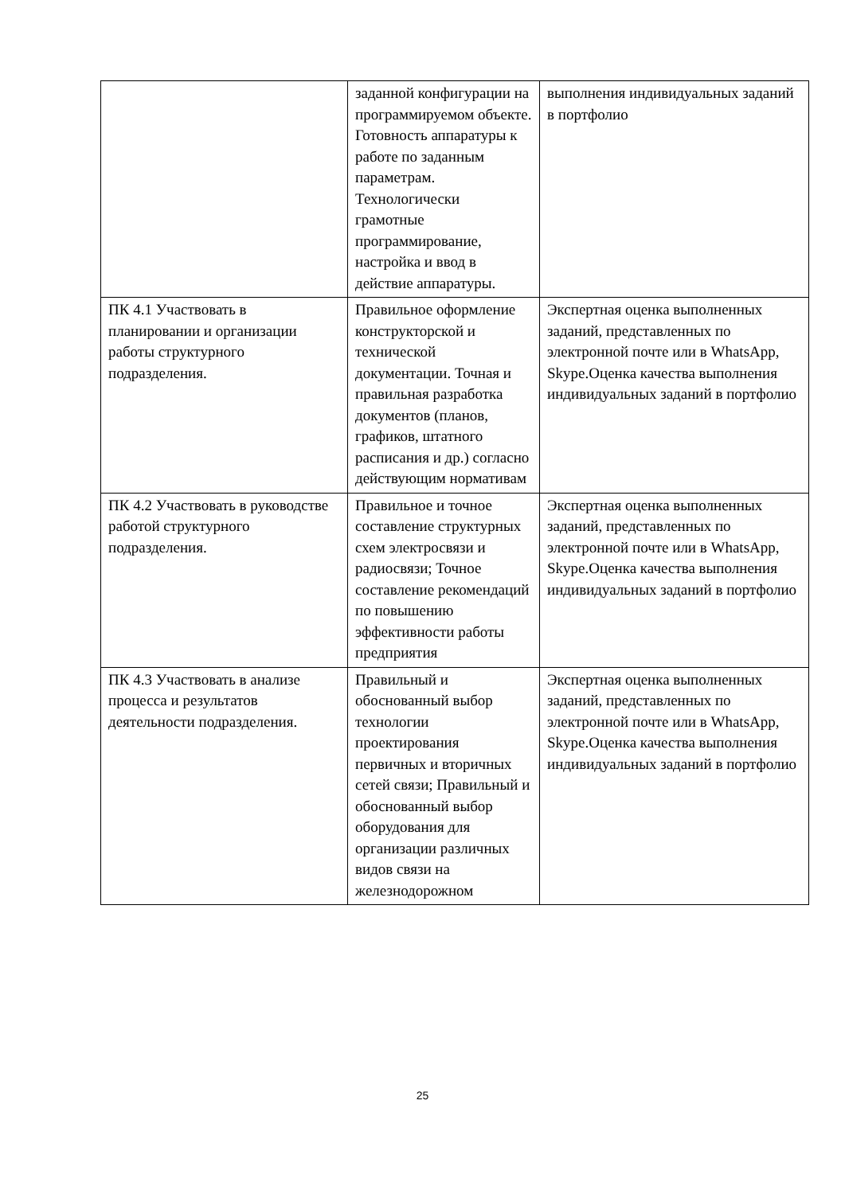| | заданной конфигурации на программируемом объекте. Готовность аппаратуры к работе по заданным параметрам. Технологически грамотные программирование, настройка и ввод в действие аппаратуры. | выполнения индивидуальных заданий в портфолио |
| ПК 4.1 Участвовать в планировании и организации работы структурного подразделения. | Правильное оформление конструкторской и технической документации. Точная и правильная разработка документов (планов, графиков, штатного расписания и др.) согласно действующим нормативам | Экспертная оценка выполненных заданий, представленных по электронной почте или в WhatsApp, Skype.Оценка качества выполнения индивидуальных заданий в портфолио |
| ПК 4.2 Участвовать в руководстве работой структурного подразделения. | Правильное и точное составление структурных схем электросвязи и радиосвязи; Точное составление рекомендаций по повышению эффективности работы предприятия | Экспертная оценка выполненных заданий, представленных по электронной почте или в WhatsApp, Skype.Оценка качества выполнения индивидуальных заданий в портфолио |
| ПК 4.3 Участвовать в анализе процесса и результатов деятельности подразделения. | Правильный и обоснованный выбор технологии проектирования первичных и вторичных сетей связи; Правильный и обоснованный выбор оборудования для организации различных видов связи на железнодорожном | Экспертная оценка выполненных заданий, представленных по электронной почте или в WhatsApp, Skype.Оценка качества выполнения индивидуальных заданий в портфолио |
25